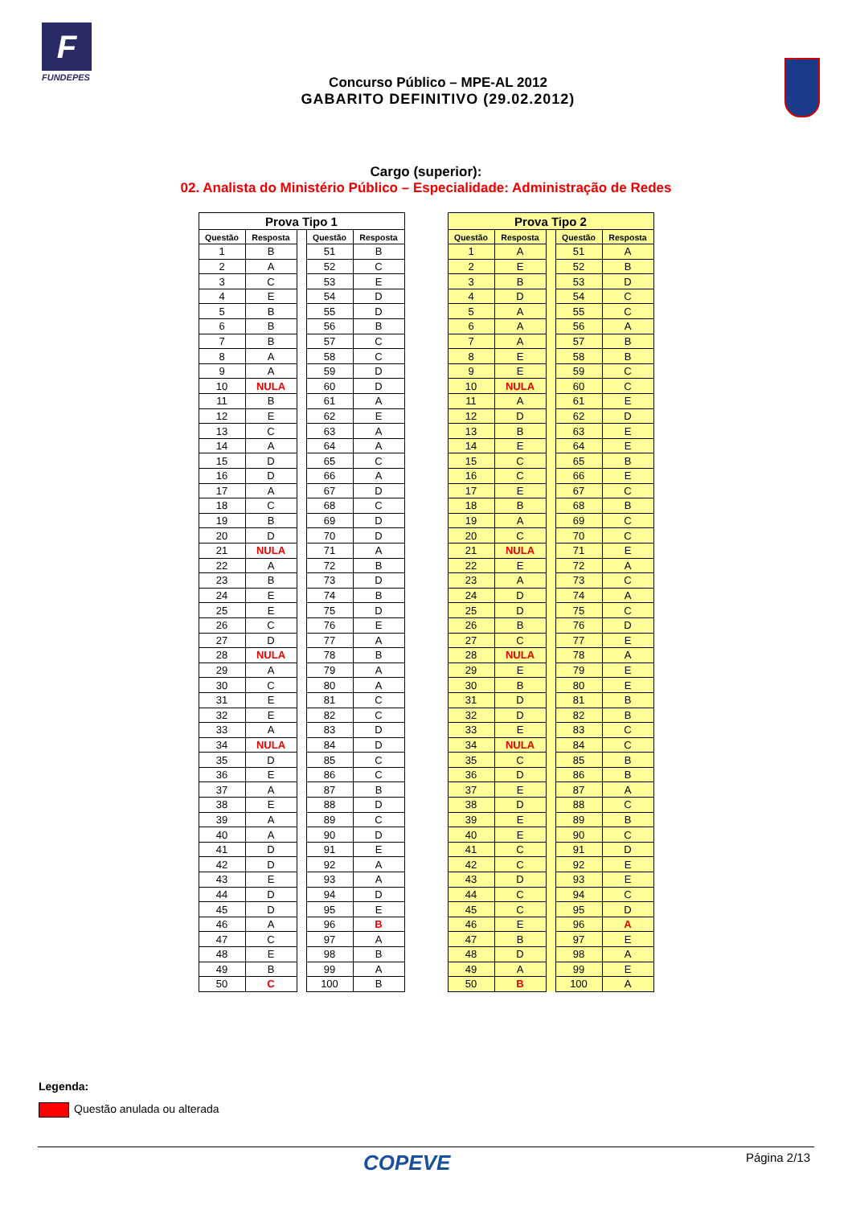F
FUNDEPES
Concurso Público – MPE-AL 2012
GABARITO DEFINITIVO (29.02.2012)
Cargo (superior):
02. Analista do Ministério Público – Especialidade: Administração de Redes
| Prova Tipo 1 | | | | |
| --- | --- | --- | --- | --- |
| Questão | Resposta | | Questão | Resposta |
| 1 | B | | 51 | B |
| 2 | A | | 52 | C |
| 3 | C | | 53 | E |
| 4 | E | | 54 | D |
| 5 | B | | 55 | D |
| 6 | B | | 56 | B |
| 7 | B | | 57 | C |
| 8 | A | | 58 | C |
| 9 | A | | 59 | D |
| 10 | NULA | | 60 | D |
| 11 | B | | 61 | A |
| 12 | E | | 62 | E |
| 13 | C | | 63 | A |
| 14 | A | | 64 | A |
| 15 | D | | 65 | C |
| 16 | D | | 66 | A |
| 17 | A | | 67 | D |
| 18 | C | | 68 | C |
| 19 | B | | 69 | D |
| 20 | D | | 70 | D |
| 21 | NULA | | 71 | A |
| 22 | A | | 72 | B |
| 23 | B | | 73 | D |
| 24 | E | | 74 | B |
| 25 | E | | 75 | D |
| 26 | C | | 76 | E |
| 27 | D | | 77 | A |
| 28 | NULA | | 78 | B |
| 29 | A | | 79 | A |
| 30 | C | | 80 | A |
| 31 | E | | 81 | C |
| 32 | E | | 82 | C |
| 33 | A | | 83 | D |
| 34 | NULA | | 84 | D |
| 35 | D | | 85 | C |
| 36 | E | | 86 | C |
| 37 | A | | 87 | B |
| 38 | E | | 88 | D |
| 39 | A | | 89 | C |
| 40 | A | | 90 | D |
| 41 | D | | 91 | E |
| 42 | D | | 92 | A |
| 43 | E | | 93 | A |
| 44 | D | | 94 | D |
| 45 | D | | 95 | E |
| 46 | A | | 96 | B |
| 47 | C | | 97 | A |
| 48 | E | | 98 | B |
| 49 | B | | 99 | A |
| 50 | C | | 100 | B |
| Prova Tipo 2 | | | | |
| --- | --- | --- | --- | --- |
| Questão | Resposta | | Questão | Resposta |
| 1 | A | | 51 | A |
| 2 | E | | 52 | B |
| 3 | B | | 53 | D |
| 4 | D | | 54 | C |
| 5 | A | | 55 | C |
| 6 | A | | 56 | A |
| 7 | A | | 57 | B |
| 8 | E | | 58 | B |
| 9 | E | | 59 | C |
| 10 | NULA | | 60 | C |
| 11 | A | | 61 | E |
| 12 | D | | 62 | D |
| 13 | B | | 63 | E |
| 14 | E | | 64 | E |
| 15 | C | | 65 | B |
| 16 | C | | 66 | E |
| 17 | E | | 67 | C |
| 18 | B | | 68 | B |
| 19 | A | | 69 | C |
| 20 | C | | 70 | C |
| 21 | NULA | | 71 | E |
| 22 | E | | 72 | A |
| 23 | A | | 73 | C |
| 24 | D | | 74 | A |
| 25 | D | | 75 | C |
| 26 | B | | 76 | D |
| 27 | C | | 77 | E |
| 28 | NULA | | 78 | A |
| 29 | E | | 79 | E |
| 30 | B | | 80 | E |
| 31 | D | | 81 | B |
| 32 | D | | 82 | B |
| 33 | E | | 83 | C |
| 34 | NULA | | 84 | C |
| 35 | C | | 85 | B |
| 36 | D | | 86 | B |
| 37 | E | | 87 | A |
| 38 | D | | 88 | C |
| 39 | E | | 89 | B |
| 40 | E | | 90 | C |
| 41 | C | | 91 | D |
| 42 | C | | 92 | E |
| 43 | D | | 93 | E |
| 44 | C | | 94 | C |
| 45 | C | | 95 | D |
| 46 | E | | 96 | A |
| 47 | B | | 97 | E |
| 48 | D | | 98 | A |
| 49 | A | | 99 | E |
| 50 | B | | 100 | A |
Legenda:
Questão anulada ou alterada
COPEVE
Página 2/13